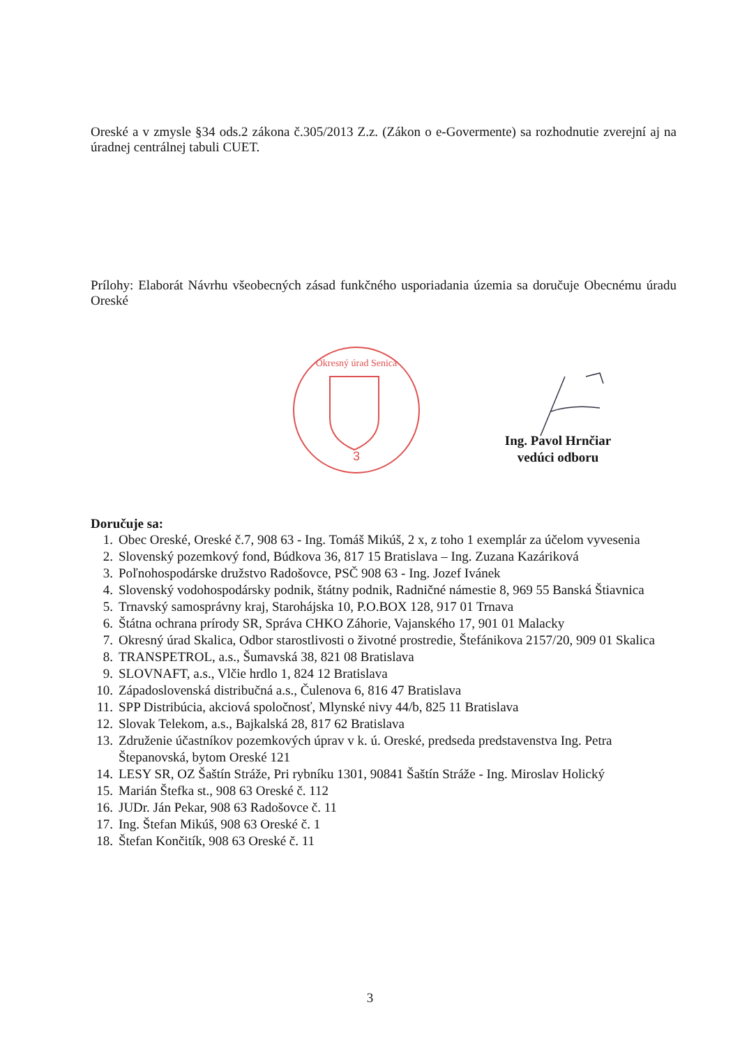Oreské a v zmysle §34 ods.2 zákona č.305/2013 Z.z. (Zákon o e-Govermente) sa rozhodnutie zverejní aj na úradnej centrálnej tabuli CUET.
Prílohy: Elaborát Návrhu všeobecných zásad funkčného usporiadania územia sa doručuje Obecnému úradu Oreské
3
Okresný úrad Senica
Ing. Pavol Hrnčiar
vedúci odboru
Doručuje sa:
1. Obec Oreské, Oreské č.7, 908 63 - Ing. Tomáš Mikúš, 2 x, z toho 1 exemplár za účelom vyvesenia
2. Slovenský pozemkový fond, Búdkova 36, 817 15 Bratislava – Ing. Zuzana Kazáriková
3. Poľnohospodárske družstvo Radošovce, PSČ 908 63 - Ing. Jozef Ivánek
4. Slovenský vodohospodársky podnik, štátny podnik, Radničné námestie 8, 969 55 Banská Štiavnica
5. Trnavský samosprávny kraj, Starohájska 10, P.O.BOX 128, 917 01 Trnava
6. Štátna ochrana prírody SR, Správa CHKO Záhorie, Vajanského 17, 901 01 Malacky
7. Okresný úrad Skalica, Odbor starostlivosti o životné prostredie, Štefánikova 2157/20, 909 01 Skalica
8. TRANSPETROL, a.s., Šumavská 38, 821 08 Bratislava
9. SLOVNAFT, a.s., Vlčie hrdlo 1, 824 12 Bratislava
10. Západoslovenská distribučná a.s., Čulenova 6, 816 47 Bratislava
11. SPP Distribúcia, akciová spoločnosť, Mlynské nivy 44/b, 825 11 Bratislava
12. Slovak Telekom, a.s., Bajkalská 28, 817 62 Bratislava
13. Združenie účastníkov pozemkových úprav v k. ú. Oreské, predseda predstavenstva Ing. Petra Štepanovská, bytom Oreské 121
14. LESY SR, OZ Šaštín Stráže, Pri rybníku 1301, 90841 Šaštín Stráže - Ing. Miroslav Holický
15. Marián Štefka st., 908 63 Oreské č. 112
16. JUDr. Ján Pekar, 908 63 Radošovce č. 11
17. Ing. Štefan Mikúš, 908 63 Oreské č. 1
18. Štefan Končitík, 908 63 Oreské č. 11
3